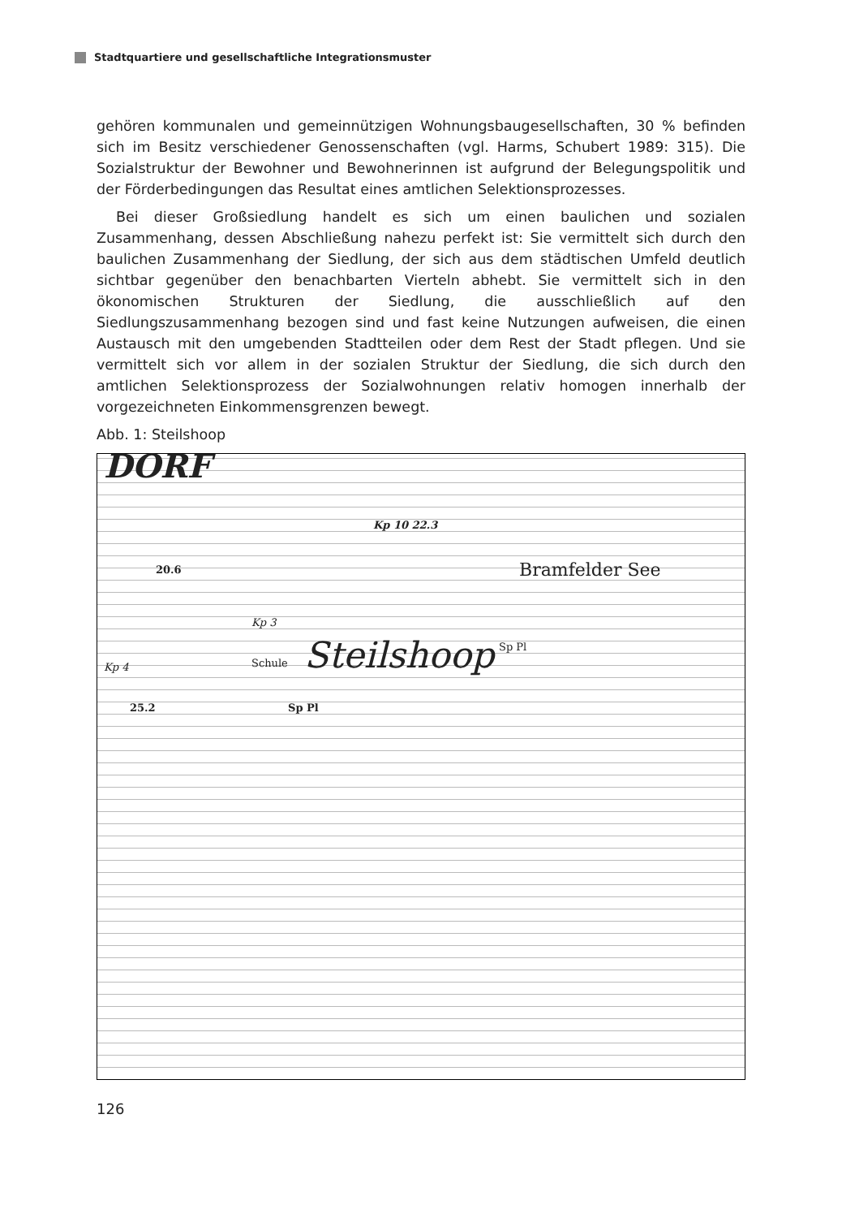Stadtquartiere und gesellschaftliche Integrationsmuster
gehören kommunalen und gemeinnützigen Wohnungsbaugesellschaften, 30 % befinden sich im Besitz verschiedener Genossenschaften (vgl. Harms, Schubert 1989: 315). Die Sozialstruktur der Bewohner und Bewohnerinnen ist aufgrund der Belegungspolitik und der Förderbedingungen das Resultat eines amtlichen Selektionsprozesses.
Bei dieser Großsiedlung handelt es sich um einen baulichen und sozialen Zusammenhang, dessen Abschließung nahezu perfekt ist: Sie vermittelt sich durch den baulichen Zusammenhang der Siedlung, der sich aus dem städtischen Umfeld deutlich sichtbar gegenüber den benachbarten Vierteln abhebt. Sie vermittelt sich in den ökonomischen Strukturen der Siedlung, die ausschließlich auf den Siedlungszusammenhang bezogen sind und fast keine Nutzungen aufweisen, die einen Austausch mit den umgebenden Stadtteilen oder dem Rest der Stadt pflegen. Und sie vermittelt sich vor allem in der sozialen Struktur der Siedlung, die sich durch den amtlichen Selektionsprozess der Sozialwohnungen relativ homogen innerhalb der vorgezeichneten Einkommensgrenzen bewegt.
Abb. 1: Steilshoop
DORF
Kp 10 22.3
20.6 Bramfelder See
Kp 3
Schule Steilshoop
Sp Pl
Kp 4
25.2 Sp Pl
126